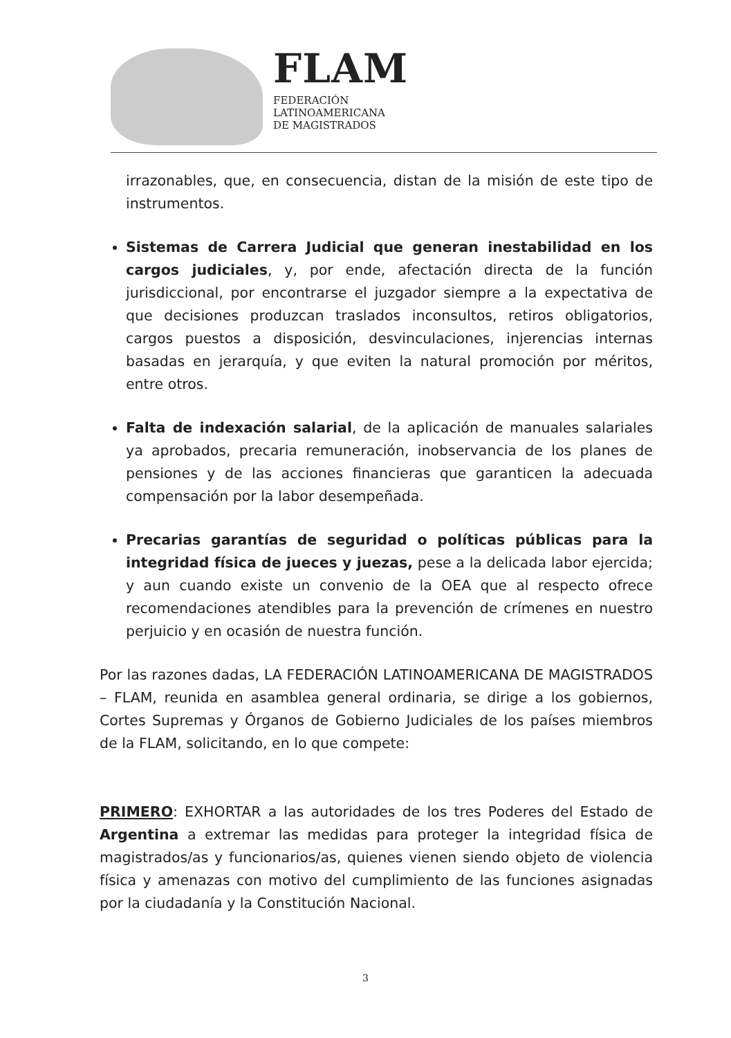FLAM
FEDERACIÓN
LATINOAMERICANA
DE MAGISTRADOS
irrazonables, que, en consecuencia, distan de la misión de este tipo de instrumentos.
Sistemas de Carrera Judicial que generan inestabilidad en los cargos judiciales, y, por ende, afectación directa de la función jurisdiccional, por encontrarse el juzgador siempre a la expectativa de que decisiones produzcan traslados inconsultos, retiros obligatorios, cargos puestos a disposición, desvinculaciones, injerencias internas basadas en jerarquía, y que eviten la natural promoción por méritos, entre otros.
Falta de indexación salarial, de la aplicación de manuales salariales ya aprobados, precaria remuneración, inobservancia de los planes de pensiones y de las acciones financieras que garanticen la adecuada compensación por la labor desempeñada.
Precarias garantías de seguridad o políticas públicas para la integridad física de jueces y juezas, pese a la delicada labor ejercida; y aun cuando existe un convenio de la OEA que al respecto ofrece recomendaciones atendibles para la prevención de crímenes en nuestro perjuicio y en ocasión de nuestra función.
Por las razones dadas, LA FEDERACIÓN LATINOAMERICANA DE MAGISTRADOS – FLAM, reunida en asamblea general ordinaria, se dirige a los gobiernos, Cortes Supremas y Órganos de Gobierno Judiciales de los países miembros de la FLAM, solicitando, en lo que compete:
PRIMERO: EXHORTAR a las autoridades de los tres Poderes del Estado de Argentina a extremar las medidas para proteger la integridad física de magistrados/as y funcionarios/as, quienes vienen siendo objeto de violencia física y amenazas con motivo del cumplimiento de las funciones asignadas por la ciudadanía y la Constitución Nacional.
3